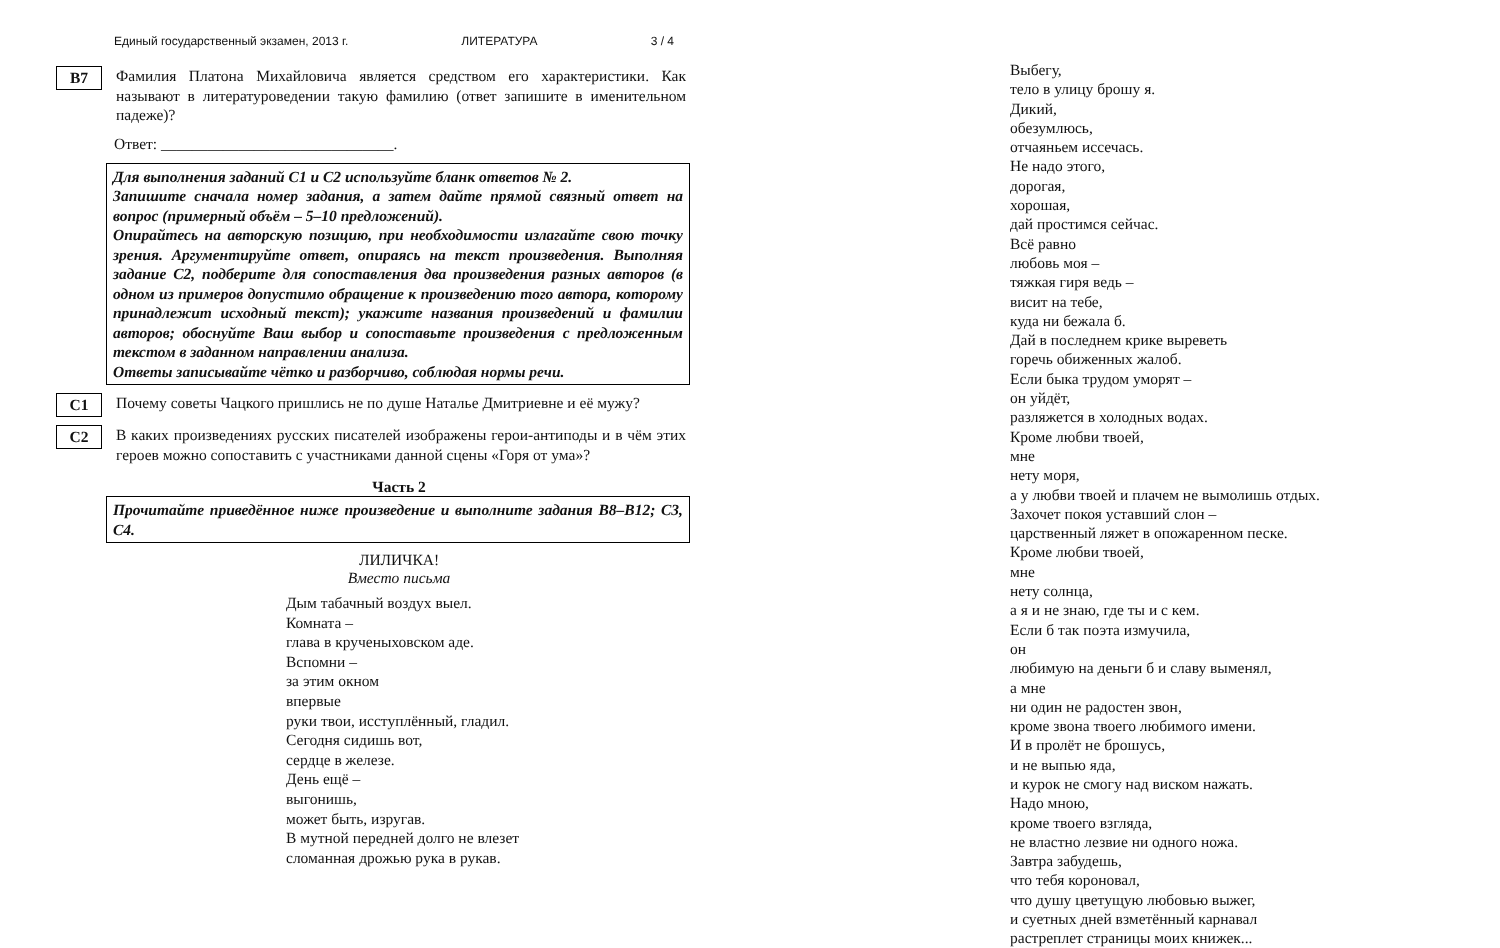Единый государственный экзамен, 2013 г. ЛИТЕРАТУРА 3 / 4
B7
Фамилия Платона Михайловича является средством его характеристики. Как называют в литературоведении такую фамилию (ответ запишите в именительном падеже)?
Ответ: ______________________________.
Для выполнения заданий С1 и С2 используйте бланк ответов № 2.
Запишите сначала номер задания, а затем дайте прямой связный ответ на вопрос (примерный объём – 5–10 предложений).
Опирайтесь на авторскую позицию, при необходимости излагайте свою точку зрения. Аргументируйте ответ, опираясь на текст произведения. Выполняя задание С2, подберите для сопоставления два произведения разных авторов (в одном из примеров допустимо обращение к произведению того автора, которому принадлежит исходный текст); укажите названия произведений и фамилии авторов; обоснуйте Ваш выбор и сопоставьте произведения с предложенным текстом в заданном направлении анализа.
Ответы записывайте чётко и разборчиво, соблюдая нормы речи.
C1
Почему советы Чацкого пришлись не по душе Наталье Дмитриевне и её мужу?
C2
В каких произведениях русских писателей изображены герои-антиподы и в чём этих героев можно сопоставить с участниками данной сцены «Горя от ума»?
Часть 2
Прочитайте приведённое ниже произведение и выполните задания В8–В12; С3, С4.
ЛИЛИЧКА!
Вместо письма
Дым табачный воздух выел.
Комната –
глава в крученыховском аде.
Вспомни –
за этим окном
впервые
руки твои, исступлённый, гладил.
Сегодня сидишь вот,
сердце в железе.
День ещё –
выгонишь,
может быть, изругав.
В мутной передней долго не влезет
сломанная дрожью рука в рукав.
Выбегу,
тело в улицу брошу я.
Дикий,
обезумлюсь,
отчаяньем иссечась.
Не надо этого,
дорогая,
хорошая,
дай простимся сейчас.
Всё равно
любовь моя –
тяжкая гиря ведь –
висит на тебе,
куда ни бежала б.
Дай в последнем крике выреветь
горечь обиженных жалоб.
Если быка трудом уморят –
он уйдёт,
разляжется в холодных водах.
Кроме любви твоей,
мне
нету моря,
а у любви твоей и плачем не вымолишь отдых.
Захочет покоя уставший слон –
царственный ляжет в опожаренном песке.
Кроме любви твоей,
мне
нету солнца,
а я и не знаю, где ты и с кем.
Если б так поэта измучила,
он
любимую на деньги б и славу выменял,
а мне
ни один не радостен звон,
кроме звона твоего любимого имени.
И в пролёт не брошусь,
и не выпью яда,
и курок не смогу над виском нажать.
Надо мною,
кроме твоего взгляда,
не властно лезвие ни одного ножа.
Завтра забудешь,
что тебя короновал,
что душу цветущую любовью выжег,
и суетных дней взметённый карнавал
растреплет страницы моих книжек...